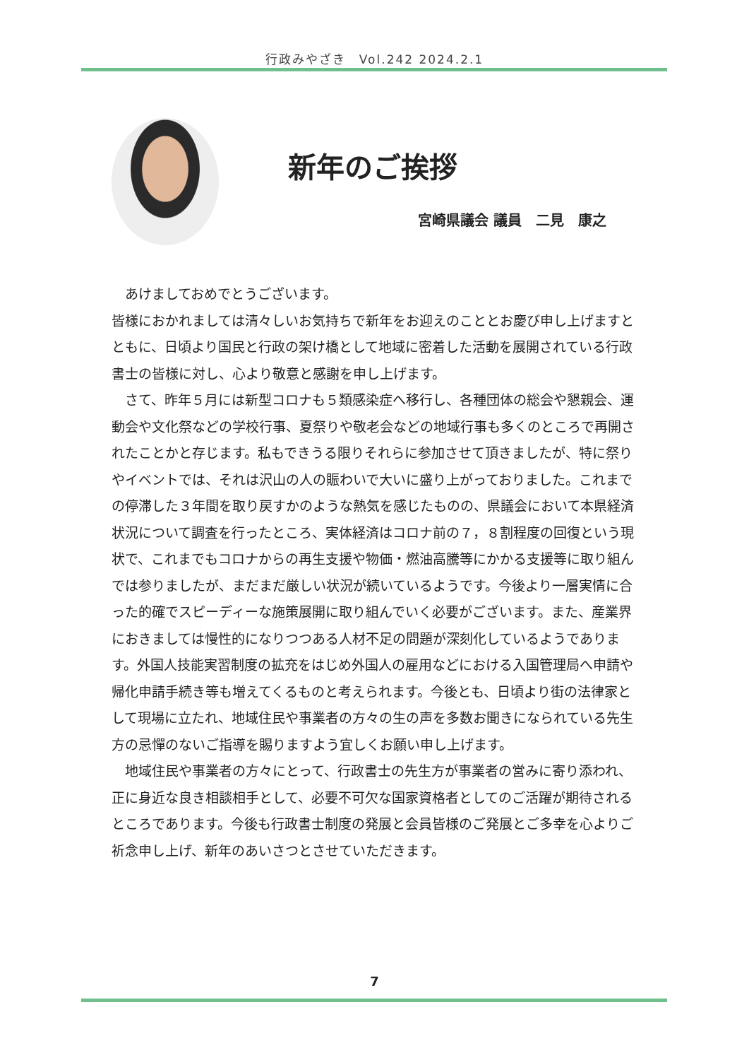行政みやざき　Vol.242 2024.2.1
新年のご挨拶
宮崎県議会 議員　二見　康之
　あけましておめでとうございます。
皆様におかれましては清々しいお気持ちで新年をお迎えのこととお慶び申し上げますとともに、日頃より国民と行政の架け橋として地域に密着した活動を展開されている行政書士の皆様に対し、心より敬意と感謝を申し上げます。
　さて、昨年５月には新型コロナも５類感染症へ移行し、各種団体の総会や懇親会、運動会や文化祭などの学校行事、夏祭りや敬老会などの地域行事も多くのところで再開されたことかと存じます。私もできうる限りそれらに参加させて頂きましたが、特に祭りやイベントでは、それは沢山の人の賑わいで大いに盛り上がっておりました。これまでの停滞した３年間を取り戻すかのような熱気を感じたものの、県議会において本県経済状況について調査を行ったところ、実体経済はコロナ前の７，８割程度の回復という現状で、これまでもコロナからの再生支援や物価・燃油高騰等にかかる支援等に取り組んでは参りましたが、まだまだ厳しい状況が続いているようです。今後より一層実情に合った的確でスピーディーな施策展開に取り組んでいく必要がございます。また、産業界におきましては慢性的になりつつある人材不足の問題が深刻化しているようであります。外国人技能実習制度の拡充をはじめ外国人の雇用などにおける入国管理局へ申請や帰化申請手続き等も増えてくるものと考えられます。今後とも、日頃より街の法律家として現場に立たれ、地域住民や事業者の方々の生の声を多数お聞きになられている先生方の忌憚のないご指導を賜りますよう宜しくお願い申し上げます。
　地域住民や事業者の方々にとって、行政書士の先生方が事業者の営みに寄り添われ、正に身近な良き相談相手として、必要不可欠な国家資格者としてのご活躍が期待されるところであります。今後も行政書士制度の発展と会員皆様のご発展とご多幸を心よりご祈念申し上げ、新年のあいさつとさせていただきます。
7